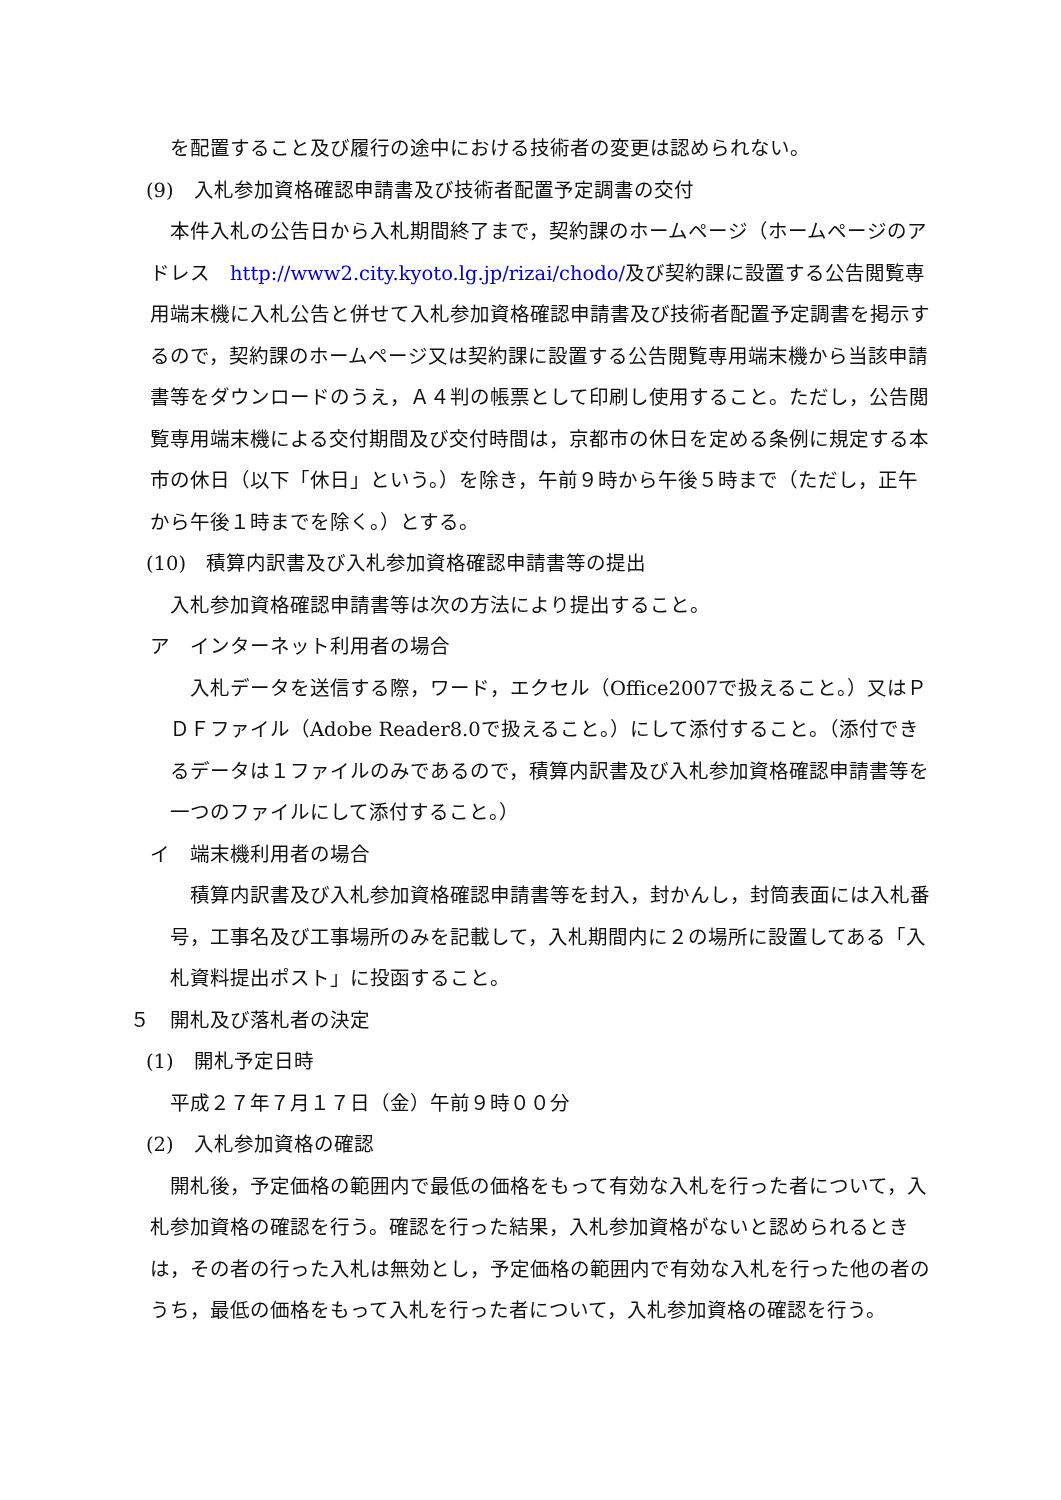を配置すること及び履行の途中における技術者の変更は認められない。
(9)　入札参加資格確認申請書及び技術者配置予定調書の交付
本件入札の公告日から入札期間終了まで，契約課のホームページ（ホームページのアドレス　http://www2.city.kyoto.lg.jp/rizai/chodo/及び契約課に設置する公告閲覧専用端末機に入札公告と併せて入札参加資格確認申請書及び技術者配置予定調書を掲示するので，契約課のホームページ又は契約課に設置する公告閲覧専用端末機から当該申請書等をダウンロードのうえ，Ａ４判の帳票として印刷し使用すること。ただし，公告閲覧専用端末機による交付期間及び交付時間は，京都市の休日を定める条例に規定する本市の休日（以下「休日」という。）を除き，午前９時から午後５時まで（ただし，正午から午後１時までを除く。）とする。
(10)　積算内訳書及び入札参加資格確認申請書等の提出
入札参加資格確認申請書等は次の方法により提出すること。
ア　インターネット利用者の場合
入札データを送信する際，ワード，エクセル（Office2007で扱えること。）又はＰＤＦファイル（Adobe Reader8.0で扱えること。）にして添付すること。（添付できるデータは１ファイルのみであるので，積算内訳書及び入札参加資格確認申請書等を一つのファイルにして添付すること。）
イ　端末機利用者の場合
積算内訳書及び入札参加資格確認申請書等を封入，封かんし，封筒表面には入札番号，工事名及び工事場所のみを記載して，入札期間内に２の場所に設置してある「入札資料提出ポスト」に投函すること。
５　開札及び落札者の決定
(1)　開札予定日時
平成２７年７月１７日（金）午前９時００分
(2)　入札参加資格の確認
開札後，予定価格の範囲内で最低の価格をもって有効な入札を行った者について，入札参加資格の確認を行う。確認を行った結果，入札参加資格がないと認められるときは，その者の行った入札は無効とし，予定価格の範囲内で有効な入札を行った他の者のうち，最低の価格をもって入札を行った者について，入札参加資格の確認を行う。